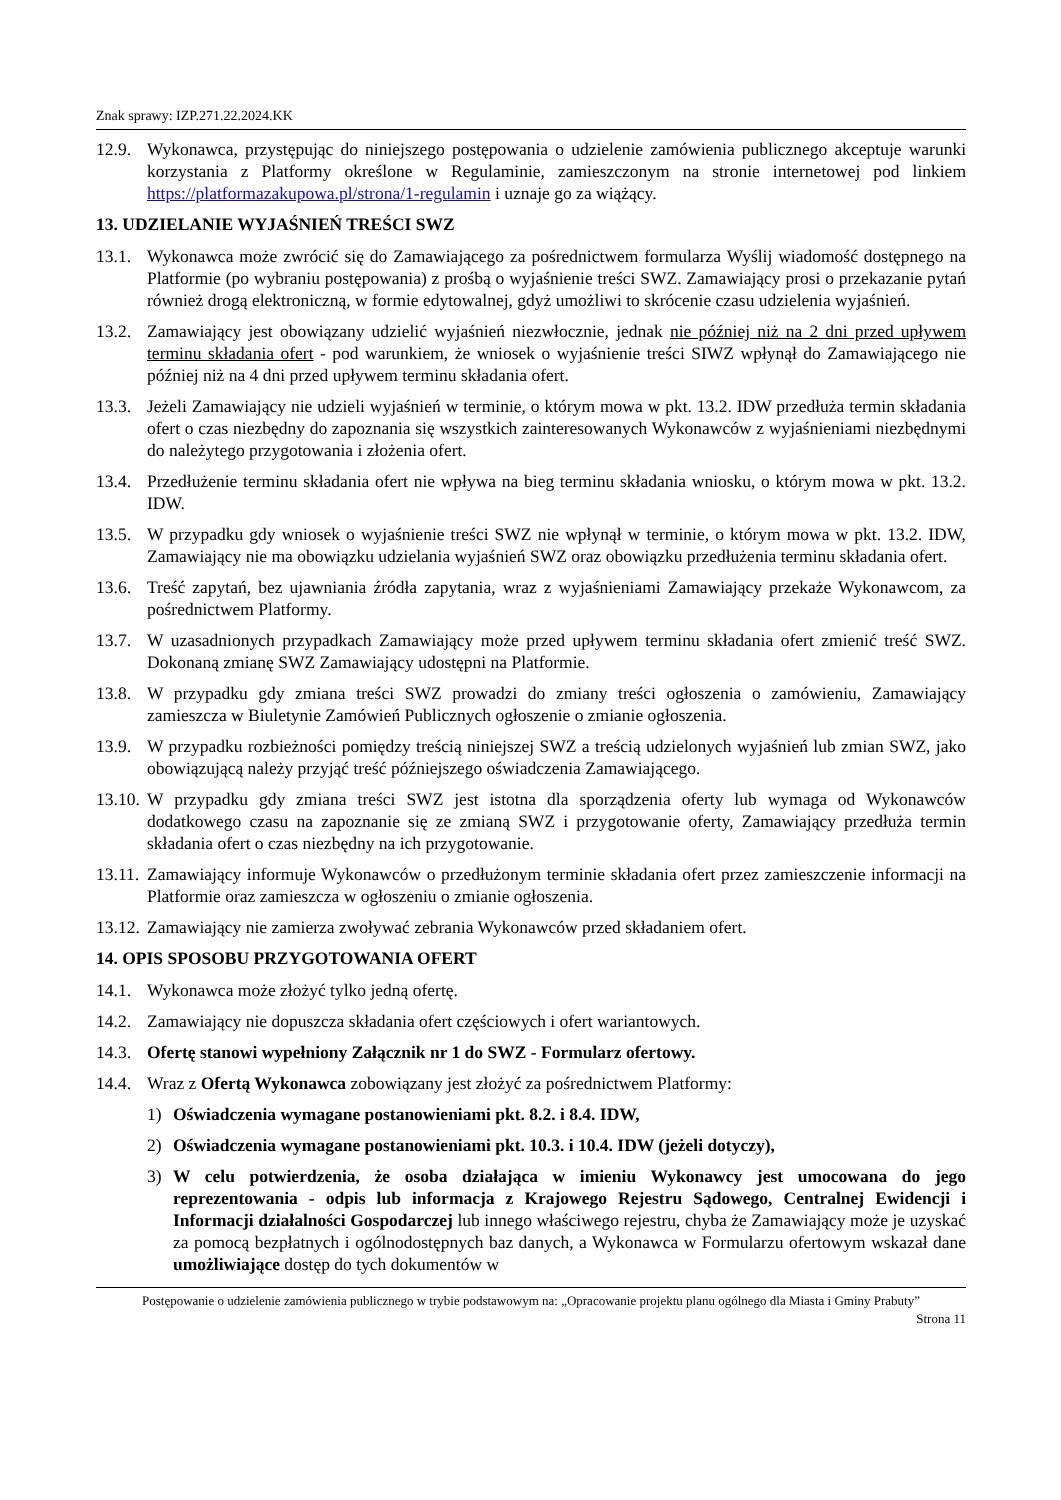Znak sprawy: IZP.271.22.2024.KK
12.9.
Wykonawca, przystępując do niniejszego postępowania o udzielenie zamówienia publicznego akceptuje warunki korzystania z Platformy określone w Regulaminie, zamieszczonym na stronie internetowej pod linkiem https://platformazakupowa.pl/strona/1-regulamin i uznaje go za wiążący.
13. UDZIELANIE WYJAŚNIEŃ TREŚCI SWZ
13.1.
Wykonawca może zwrócić się do Zamawiającego za pośrednictwem formularza Wyślij wiadomość dostępnego na Platformie (po wybraniu postępowania) z prośbą o wyjaśnienie treści SWZ. Zamawiający prosi o przekazanie pytań również drogą elektroniczną, w formie edytowalnej, gdyż umożliwi to skrócenie czasu udzielenia wyjaśnień.
13.2.
Zamawiający jest obowiązany udzielić wyjaśnień niezwłocznie, jednak nie później niż na 2 dni przed upływem terminu składania ofert - pod warunkiem, że wniosek o wyjaśnienie treści SIWZ wpłynął do Zamawiającego nie później niż na 4 dni przed upływem terminu składania ofert.
13.3.
Jeżeli Zamawiający nie udzieli wyjaśnień w terminie, o którym mowa w pkt. 13.2. IDW przedłuża termin składania ofert o czas niezbędny do zapoznania się wszystkich zainteresowanych Wykonawców z wyjaśnieniami niezbędnymi do należytego przygotowania i złożenia ofert.
13.4.
Przedłużenie terminu składania ofert nie wpływa na bieg terminu składania wniosku, o którym mowa w pkt. 13.2. IDW.
13.5.
W przypadku gdy wniosek o wyjaśnienie treści SWZ nie wpłynął w terminie, o którym mowa w pkt. 13.2. IDW, Zamawiający nie ma obowiązku udzielania wyjaśnień SWZ oraz obowiązku przedłużenia terminu składania ofert.
13.6.
Treść zapytań, bez ujawniania źródła zapytania, wraz z wyjaśnieniami Zamawiający przekaże Wykonawcom, za pośrednictwem Platformy.
13.7.
W uzasadnionych przypadkach Zamawiający może przed upływem terminu składania ofert zmienić treść SWZ. Dokonaną zmianę SWZ Zamawiający udostępni na Platformie.
13.8.
W przypadku gdy zmiana treści SWZ prowadzi do zmiany treści ogłoszenia o zamówieniu, Zamawiający zamieszcza w Biuletynie Zamówień Publicznych ogłoszenie o zmianie ogłoszenia.
13.9.
W przypadku rozbieżności pomiędzy treścią niniejszej SWZ a treścią udzielonych wyjaśnień lub zmian SWZ, jako obowiązującą należy przyjąć treść późniejszego oświadczenia Zamawiającego.
13.10.
W przypadku gdy zmiana treści SWZ jest istotna dla sporządzenia oferty lub wymaga od Wykonawców dodatkowego czasu na zapoznanie się ze zmianą SWZ i przygotowanie oferty, Zamawiający przedłuża termin składania ofert o czas niezbędny na ich przygotowanie.
13.11.
Zamawiający informuje Wykonawców o przedłużonym terminie składania ofert przez zamieszczenie informacji na Platformie oraz zamieszcza w ogłoszeniu o zmianie ogłoszenia.
13.12.
Zamawiający nie zamierza zwoływać zebrania Wykonawców przed składaniem ofert.
14. OPIS SPOSOBU PRZYGOTOWANIA OFERT
14.1.
Wykonawca może złożyć tylko jedną ofertę.
14.2.
Zamawiający nie dopuszcza składania ofert częściowych i ofert wariantowych.
14.3.
Ofertę stanowi wypełniony Załącznik nr 1 do SWZ - Formularz ofertowy.
14.4.
Wraz z Ofertą Wykonawca zobowiązany jest złożyć za pośrednictwem Platformy:
1) Oświadczenia wymagane postanowieniami pkt. 8.2. i 8.4. IDW,
2) Oświadczenia wymagane postanowieniami pkt. 10.3. i 10.4. IDW (jeżeli dotyczy),
3) W celu potwierdzenia, że osoba działająca w imieniu Wykonawcy jest umocowana do jego reprezentowania - odpis lub informacja z Krajowego Rejestru Sądowego, Centralnej Ewidencji i Informacji działalności Gospodarczej lub innego właściwego rejestru, chyba że Zamawiający może je uzyskać za pomocą bezpłatnych i ogólnodostępnych baz danych, a Wykonawca w Formularzu ofertowym wskazał dane umożliwiające dostęp do tych dokumentów w
Postępowanie o udzielenie zamówienia publicznego w trybie podstawowym na: „Opracowanie projektu planu ogólnego dla Miasta i Gminy Prabuty”
Strona 11